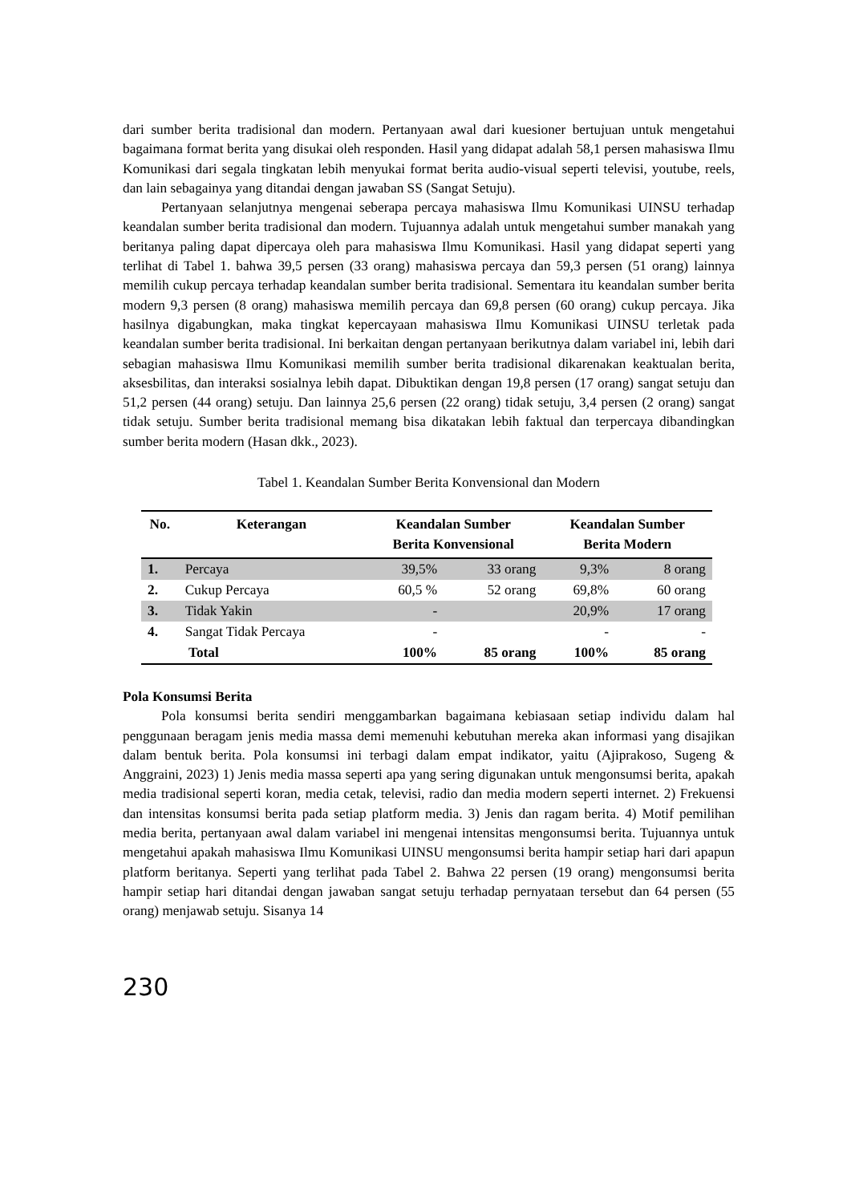dari sumber berita tradisional dan modern. Pertanyaan awal dari kuesioner bertujuan untuk mengetahui bagaimana format berita yang disukai oleh responden. Hasil yang didapat adalah 58,1 persen mahasiswa Ilmu Komunikasi dari segala tingkatan lebih menyukai format berita audio-visual seperti televisi, youtube, reels, dan lain sebagainya yang ditandai dengan jawaban SS (Sangat Setuju).
Pertanyaan selanjutnya mengenai seberapa percaya mahasiswa Ilmu Komunikasi UINSU terhadap keandalan sumber berita tradisional dan modern. Tujuannya adalah untuk mengetahui sumber manakah yang beritanya paling dapat dipercaya oleh para mahasiswa Ilmu Komunikasi. Hasil yang didapat seperti yang terlihat di Tabel 1. bahwa 39,5 persen (33 orang) mahasiswa percaya dan 59,3 persen (51 orang) lainnya memilih cukup percaya terhadap keandalan sumber berita tradisional. Sementara itu keandalan sumber berita modern 9,3 persen (8 orang) mahasiswa memilih percaya dan 69,8 persen (60 orang) cukup percaya. Jika hasilnya digabungkan, maka tingkat kepercayaan mahasiswa Ilmu Komunikasi UINSU terletak pada keandalan sumber berita tradisional. Ini berkaitan dengan pertanyaan berikutnya dalam variabel ini, lebih dari sebagian mahasiswa Ilmu Komunikasi memilih sumber berita tradisional dikarenakan keaktualan berita, aksesbilitas, dan interaksi sosialnya lebih dapat. Dibuktikan dengan 19,8 persen (17 orang) sangat setuju dan 51,2 persen (44 orang) setuju. Dan lainnya 25,6 persen (22 orang) tidak setuju, 3,4 persen (2 orang) sangat tidak setuju. Sumber berita tradisional memang bisa dikatakan lebih faktual dan terpercaya dibandingkan sumber berita modern (Hasan dkk., 2023).
Tabel 1. Keandalan Sumber Berita Konvensional dan Modern
| No. | Keterangan | Keandalan Sumber Berita Konvensional | | Keandalan Sumber Berita Modern | |
| --- | --- | --- | --- | --- | --- |
| 1. | Percaya | 39,5% | 33 orang | 9,3% | 8 orang |
| 2. | Cukup Percaya | 60,5 % | 52 orang | 69,8% | 60 orang |
| 3. | Tidak Yakin | - | | 20,9% | 17 orang |
| 4. | Sangat Tidak Percaya | - | | - | - |
| | Total | 100% | 85 orang | 100% | 85 orang |
Pola Konsumsi Berita
Pola konsumsi berita sendiri menggambarkan bagaimana kebiasaan setiap individu dalam hal penggunaan beragam jenis media massa demi memenuhi kebutuhan mereka akan informasi yang disajikan dalam bentuk berita. Pola konsumsi ini terbagi dalam empat indikator, yaitu (Ajiprakoso, Sugeng & Anggraini, 2023) 1) Jenis media massa seperti apa yang sering digunakan untuk mengonsumsi berita, apakah media tradisional seperti koran, media cetak, televisi, radio dan media modern seperti internet. 2) Frekuensi dan intensitas konsumsi berita pada setiap platform media. 3) Jenis dan ragam berita. 4) Motif pemilihan media berita, pertanyaan awal dalam variabel ini mengenai intensitas mengonsumsi berita. Tujuannya untuk mengetahui apakah mahasiswa Ilmu Komunikasi UINSU mengonsumsi berita hampir setiap hari dari apapun platform beritanya. Seperti yang terlihat pada Tabel 2. Bahwa 22 persen (19 orang) mengonsumsi berita hampir setiap hari ditandai dengan jawaban sangat setuju terhadap pernyataan tersebut dan 64 persen (55 orang) menjawab setuju. Sisanya 14
230